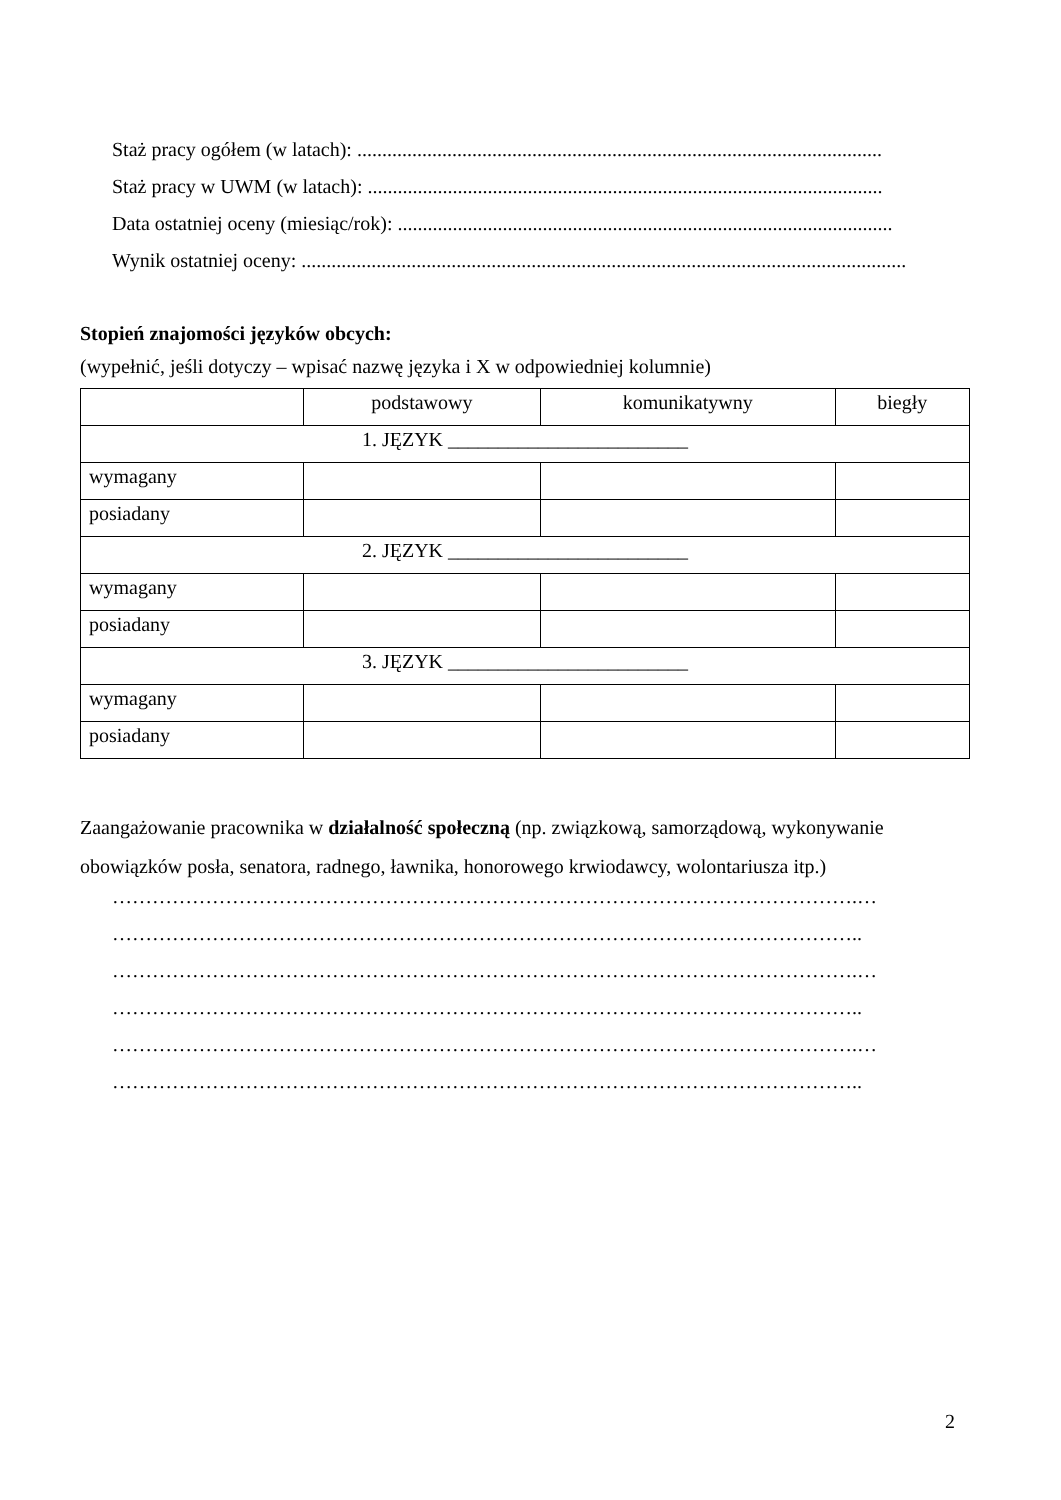Staż pracy ogółem (w latach): .........................................................................................................
Staż pracy w UWM (w latach): .......................................................................................................
Data ostatniej oceny (miesiąc/rok): ...................................................................................................
Wynik ostatniej oceny: .........................................................................................................................
Stopień znajomości języków obcych:
(wypełnić, jeśli dotyczy – wpisać nazwę języka i X w odpowiedniej kolumnie)
| | podstawowy | komunikatywny | biegły |
| 1. JĘZYK ________________________ | | | |
| wymagany | | | |
| posiadany | | | |
| 2. JĘZYK ________________________ | | | |
| wymagany | | | |
| posiadany | | | |
| 3. JĘZYK ________________________ | | | |
| wymagany | | | |
| posiadany | | | |
Zaangażowanie pracownika w działalność społeczną (np. związkową, samorządową, wykonywanie obowiązków posła, senatora, radnego, ławnika, honorowego krwiodawcy, wolontariusza itp.)
………………………………………………………………………………………………….…
…………………………………………………………………………………………………..
………………………………………………………………………………………………….…
…………………………………………………………………………………………………..
………………………………………………………………………………………………….…
…………………………………………………………………………………………………..
2